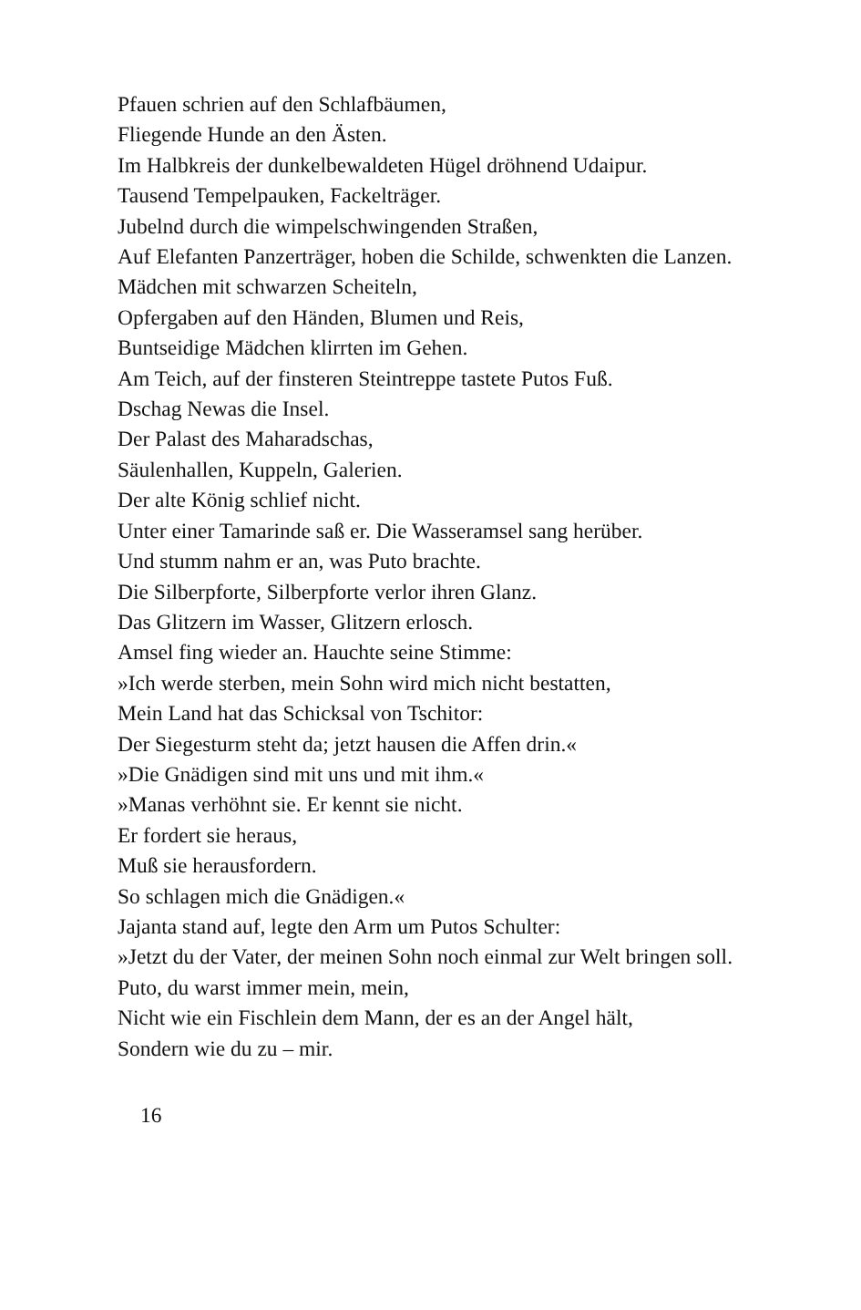Pfauen schrien auf den Schlafbäumen,
Fliegende Hunde an den Ästen.
Im Halbkreis der dunkelbewaldeten Hügel dröhnend Udaipur.
Tausend Tempelpauken, Fackelträger.
Jubelnd durch die wimpelschwingenden Straßen,
Auf Elefanten Panzerträger, hoben die Schilde, schwenkten die Lanzen.
Mädchen mit schwarzen Scheiteln,
Opfergaben auf den Händen, Blumen und Reis,
Buntseidige Mädchen klirrten im Gehen.
Am Teich, auf der finsteren Steintreppe tastete Putos Fuß.
Dschag Newas die Insel.
Der Palast des Maharadschas,
Säulenhallen, Kuppeln, Galerien.
Der alte König schlief nicht.
Unter einer Tamarinde saß er. Die Wasseramsel sang herüber.
Und stumm nahm er an, was Puto brachte.
Die Silberpforte, Silberpforte verlor ihren Glanz.
Das Glitzern im Wasser, Glitzern erlosch.
Amsel fing wieder an. Hauchte seine Stimme:
»Ich werde sterben, mein Sohn wird mich nicht bestatten,
Mein Land hat das Schicksal von Tschitor:
Der Siegesturm steht da; jetzt hausen die Affen drin.«
»Die Gnädigen sind mit uns und mit ihm.«
»Manas verhöhnt sie. Er kennt sie nicht.
Er fordert sie heraus,
Muß sie herausfordern.
So schlagen mich die Gnädigen.«
Jajanta stand auf, legte den Arm um Putos Schulter:
»Jetzt du der Vater, der meinen Sohn noch einmal zur Welt bringen soll.
Puto, du warst immer mein, mein,
Nicht wie ein Fischlein dem Mann, der es an der Angel hält,
Sondern wie du zu – mir.
16